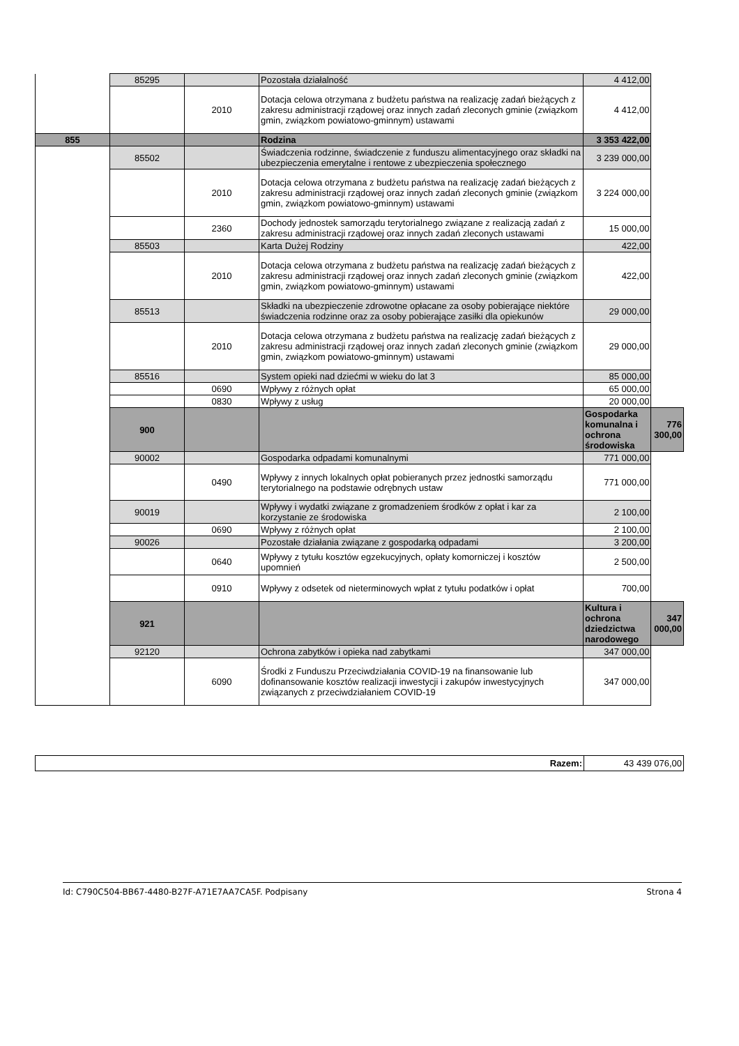| | 85295 | | Pozostała działalność | 4 412,00 | |
| | | 2010 | Dotacja celowa otrzymana z budżetu państwa na realizację zadań bieżących z zakresu administracji rządowej oraz innych zadań zleconych gminie (związkom gmin, związkom powiatowo-gminnym) ustawami | 4 412,00 | |
| 855 | | | Rodzina | 3 353 422,00 | |
| | 85502 | | Świadczenia rodzinne, świadczenie z funduszu alimentacyjnego oraz składki na ubezpieczenia emerytalne i rentowe z ubezpieczenia społecznego | 3 239 000,00 | |
| | | 2010 | Dotacja celowa otrzymana z budżetu państwa na realizację zadań bieżących z zakresu administracji rządowej oraz innych zadań zleconych gminie (związkom gmin, związkom powiatowo-gminnym) ustawami | 3 224 000,00 | |
| | | 2360 | Dochody jednostek samorządu terytorialnego związane z realizacją zadań z zakresu administracji rządowej oraz innych zadań zleconych ustawami | 15 000,00 | |
| | 85503 | | Karta Dużej Rodziny | 422,00 | |
| | | 2010 | Dotacja celowa otrzymana z budżetu państwa na realizację zadań bieżących z zakresu administracji rządowej oraz innych zadań zleconych gminie (związkom gmin, związkom powiatowo-gminnym) ustawami | 422,00 | |
| | 85513 | | Składki na ubezpieczenie zdrowotne opłacane za osoby pobierające niektóre świadczenia rodzinne oraz za osoby pobierające zasiłki dla opiekunów | 29 000,00 | |
| | | 2010 | Dotacja celowa otrzymana z budżetu państwa na realizację zadań bieżących z zakresu administracji rządowej oraz innych zadań zleconych gminie (związkom gmin, związkom powiatowo-gminnym) ustawami | 29 000,00 | |
| | 85516 | | System opieki nad dziećmi w wieku do lat 3 | 85 000,00 | |
| | | 0690 | Wpływy z różnych opłat | 65 000,00 | |
| | | 0830 | Wpływy z usług | 20 000,00 | |
| | 900 | | | Gospodarka komunalna i ochrona środowiska | 776 300,00 |
| | 90002 | | Gospodarka odpadami komunalnymi | 771 000,00 | |
| | | 0490 | Wpływy z innych lokalnych opłat pobieranych przez jednostki samorządu terytorialnego na podstawie odrębnych ustaw | 771 000,00 | |
| | 90019 | | Wpływy i wydatki związane z gromadzeniem środków z opłat i kar za korzystanie ze środowiska | 2 100,00 | |
| | | 0690 | Wpływy z różnych opłat | 2 100,00 | |
| | 90026 | | Pozostałe działania związane z gospodarką odpadami | 3 200,00 | |
| | | 0640 | Wpływy z tytułu kosztów egzekucyjnych, opłaty komorniczej i kosztów upomnień | 2 500,00 | |
| | | 0910 | Wpływy z odsetek od nieterminowych wpłat z tytułu podatków i opłat | 700,00 | |
| | 921 | | | Kultura i ochrona dziedzictwa narodowego | 347 000,00 |
| | 92120 | | Ochrona zabytków i opieka nad zabytkami | 347 000,00 | |
| | | 6090 | Środki z Funduszu Przeciwdziałania COVID-19 na finansowanie lub dofinansowanie kosztów realizacji inwestycji i zakupów inwestycyjnych związanych z przeciwdziałaniem COVID-19 | 347 000,00 | |
| Razem: | 43 439 076,00 |
Id: C790C504-BB67-4480-B27F-A71E7AA7CA5F. Podpisany Strona 4